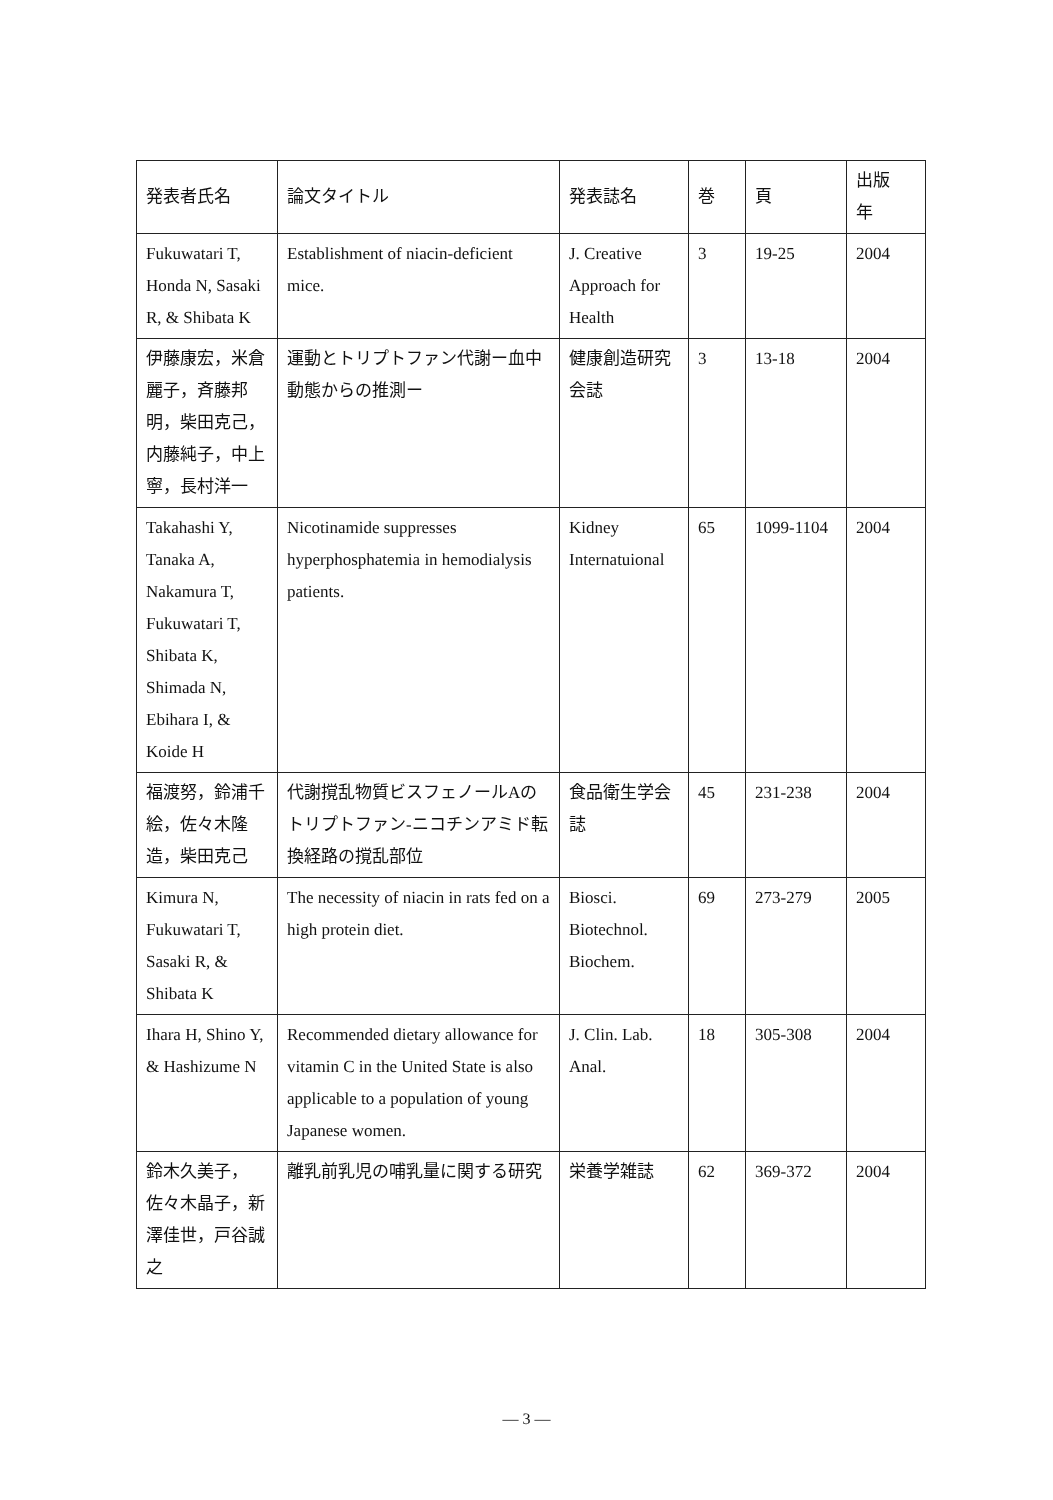| 発表者氏名 | 論文タイトル | 発表誌名 | 巻 | 頁 | 出版 年 |
| --- | --- | --- | --- | --- | --- |
| Fukuwatari T, Honda N, Sasaki R, & Shibata K | Establishment of niacin-deficient mice. | J. Creative Approach for Health | 3 | 19-25 | 2004 |
| 伊藤康宏，米倉麗子，斉藤邦明，柴田克己，内藤純子，中上寧，長村洋一 | 運動とトリプトファン代謝ー血中動態からの推測ー | 健康創造研究会誌 | 3 | 13-18 | 2004 |
| Takahashi Y, Tanaka A, Nakamura T, Fukuwatari T, Shibata K, Shimada N, Ebihara I, & Koide H | Nicotinamide suppresses hyperphosphatemia in hemodialysis patients. | Kidney Internatuional | 65 | 1099-1104 | 2004 |
| 福渡努，鈴浦千絵，佐々木隆造，柴田克己 | 代謝撹乱物質ビスフェノールAのトリプトファン-ニコチンアミド転換経路の撹乱部位 | 食品衛生学会誌 | 45 | 231-238 | 2004 |
| Kimura N, Fukuwatari T, Sasaki R, & Shibata K | The necessity of niacin in rats fed on a high protein diet. | Biosci. Biotechnol. Biochem. | 69 | 273-279 | 2005 |
| Ihara H, Shino Y, & Hashizume N | Recommended dietary allowance for vitamin C in the United State is also applicable to a population of young Japanese women. | J. Clin. Lab. Anal. | 18 | 305-308 | 2004 |
| 鈴木久美子，佐々木晶子，新澤佳世，戸谷誠之 | 離乳前乳児の哺乳量に関する研究 | 栄養学雑誌 | 62 | 369-372 | 2004 |
— 3 —